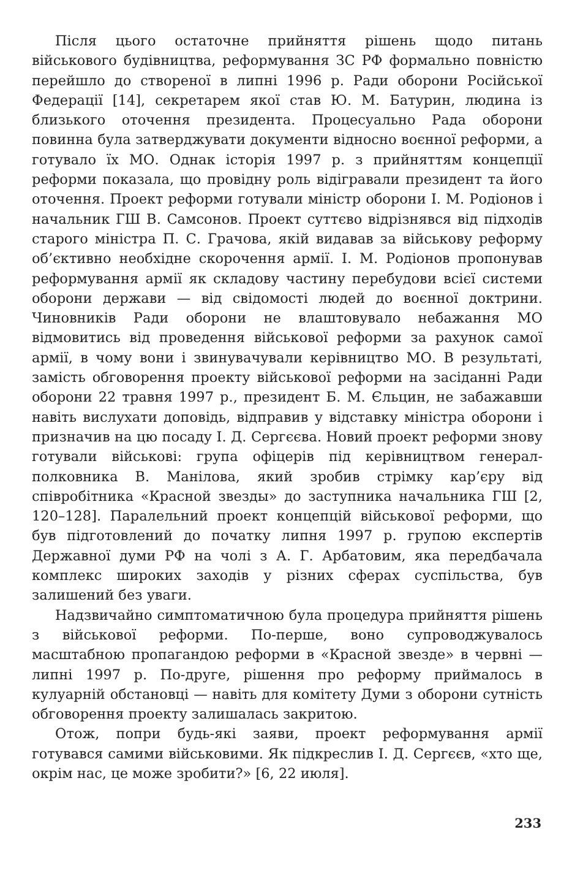Після цього остаточне прийняття рішень щодо питань військового будівництва, реформування ЗС РФ формально повністю перейшло до створеної в липні 1996 р. Ради оборони Російської Федерації [14], секретарем якої став Ю. М. Батурин, людина із близького оточення президента. Процесуально Рада оборони повинна була затверджувати документи відносно воєнної реформи, а готувало їх МО. Однак історія 1997 р. з прийняттям концепції реформи показала, що провідну роль відігравали президент та його оточення. Проект реформи готували міністр оборони І. М. Родіонов і начальник ГШ В. Самсонов. Проект суттєво відрізнявся від підходів старого міністра П. С. Грачова, якій видавав за військову реформу об’єктивно необхідне скорочення армії. І. М. Родіонов пропонував реформування армії як складову частину перебудови всієї системи оборони держави — від свідомості людей до воєнної доктрини. Чиновників Ради оборони не влаштовувало небажання МО відмовитись від проведення військової реформи за рахунок самої армії, в чому вони і звинувачували керівництво МО. В результаті, замість обговорення проекту військової реформи на засіданні Ради оборони 22 травня 1997 р., президент Б. М. Єльцин, не забажавши навіть вислухати доповідь, відправив у відставку міністра оборони і призначив на цю посаду І. Д. Сергєєва. Новий проект реформи знову готували військові: група офіцерів під керівництвом генерал-полковника В. Манілова, який зробив стрімку кар’єру від співробітника «Красной звезды» до заступника начальника ГШ [2, 120–128]. Паралельний проект концепцій військової реформи, що був підготовлений до початку липня 1997 р. групою експертів Державної думи РФ на чолі з А. Г. Арбатовим, яка передбачала комплекс широких заходів у різних сферах суспільства, був залишений без уваги.
Надзвичайно симптоматичною була процедура прийняття рішень з військової реформи. По-перше, воно супроводжувалось масштабною пропагандою реформи в «Красной звезде» в червні — липні 1997 р. По-друге, рішення про реформу приймалось в кулуарній обстановці — навіть для комітету Думи з оборони сутність обговорення проекту залишалась закритою.
Отож, попри будь-які заяви, проект реформування армії готувався самими військовими. Як підкреслив І. Д. Сергєєв, «хто ще, окрім нас, це може зробити?» [6, 22 июля].
233